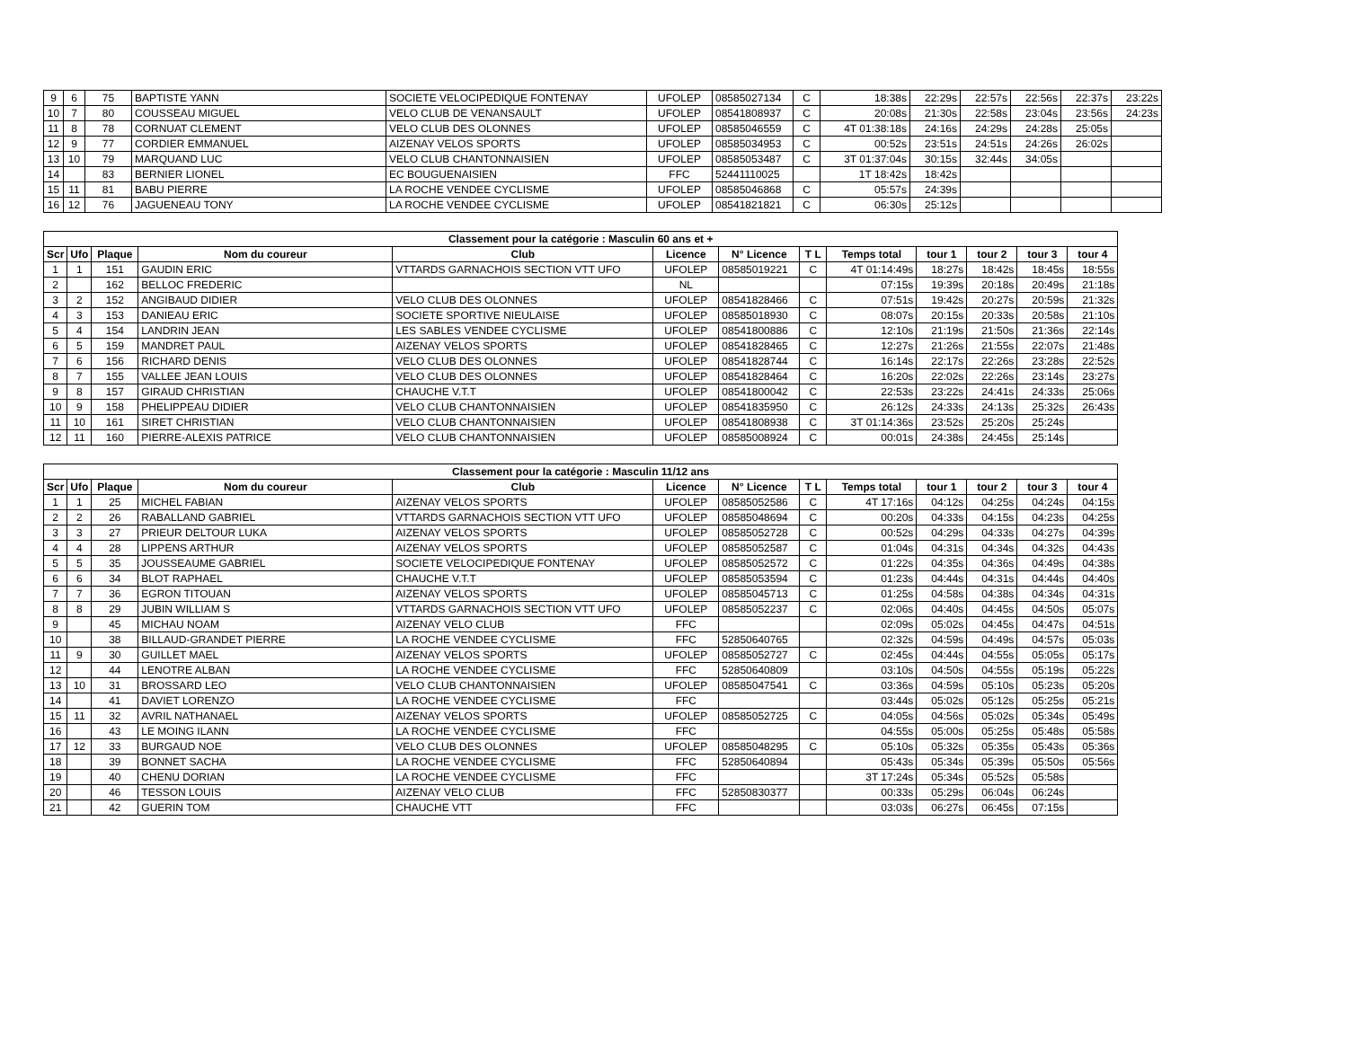| 9 | 6 | 75 | BAPTISTE YANN | SOCIETE VELOCIPEDIQUE FONTENAY | UFOLEP | 08585027134 | C | 18:38s | 22:29s | 22:57s | 22:56s | 22:37s | 23:22s |
| 10 | 7 | 80 | COUSSEAU MIGUEL | VELO CLUB DE VENANSAULT | UFOLEP | 08541808937 | C | 20:08s | 21:30s | 22:58s | 23:04s | 23:56s | 24:23s |
| 11 | 8 | 78 | CORNUAT CLEMENT | VELO CLUB DES OLONNES | UFOLEP | 08585046559 | C | 4T 01:38:18s | 24:16s | 24:29s | 24:28s | 25:05s | |
| 12 | 9 | 77 | CORDIER EMMANUEL | AIZENAY VELOS SPORTS | UFOLEP | 08585034953 | C | 00:52s | 23:51s | 24:51s | 24:26s | 26:02s | |
| 13 | 10 | 79 | MARQUAND LUC | VELO CLUB CHANTONNAISIEN | UFOLEP | 08585053487 | C | 3T 01:37:04s | 30:15s | 32:44s | 34:05s | | |
| 14 | | 83 | BERNIER LIONEL | EC BOUGUENAISIEN | FFC | 52441110025 | | 1T 18:42s | 18:42s | | | | |
| 15 | 11 | 81 | BABU PIERRE | LA ROCHE VENDEE CYCLISME | UFOLEP | 08585046868 | C | 05:57s | 24:39s | | | | |
| 16 | 12 | 76 | JAGUENEAU TONY | LA ROCHE VENDEE CYCLISME | UFOLEP | 08541821821 | C | 06:30s | 25:12s | | | | |
| Classement pour la catégorie : Masculin 60 ans et + | | | | | | | | | | | | |
| --- | --- | --- | --- | --- | --- | --- | --- | --- | --- | --- | --- | --- |
| Scr | Ufo | Plaque | Nom du coureur | Club | Licence | N° Licence | T L | Temps total | tour 1 | tour 2 | tour 3 | tour 4 |
| 1 | 1 | 151 | GAUDIN ERIC | VTTARDS GARNACHOIS SECTION VTT UFO | UFOLEP | 08585019221 | C | 4T 01:14:49s | 18:27s | 18:42s | 18:45s | 18:55s |
| 2 | | 162 | BELLOC FREDERIC | | NL | | | 07:15s | 19:39s | 20:18s | 20:49s | 21:18s |
| 3 | 2 | 152 | ANGIBAUD DIDIER | VELO CLUB DES OLONNES | UFOLEP | 08541828466 | C | 07:51s | 19:42s | 20:27s | 20:59s | 21:32s |
| 4 | 3 | 153 | DANIEAU ERIC | SOCIETE SPORTIVE NIEULAISE | UFOLEP | 08585018930 | C | 08:07s | 20:15s | 20:33s | 20:58s | 21:10s |
| 5 | 4 | 154 | LANDRIN JEAN | LES SABLES VENDEE CYCLISME | UFOLEP | 08541800886 | C | 12:10s | 21:19s | 21:50s | 21:36s | 22:14s |
| 6 | 5 | 159 | MANDRET PAUL | AIZENAY VELOS SPORTS | UFOLEP | 08541828465 | C | 12:27s | 21:26s | 21:55s | 22:07s | 21:48s |
| 7 | 6 | 156 | RICHARD DENIS | VELO CLUB DES OLONNES | UFOLEP | 08541828744 | C | 16:14s | 22:17s | 22:26s | 23:28s | 22:52s |
| 8 | 7 | 155 | VALLEE JEAN LOUIS | VELO CLUB DES OLONNES | UFOLEP | 08541828464 | C | 16:20s | 22:02s | 22:26s | 23:14s | 23:27s |
| 9 | 8 | 157 | GIRAUD CHRISTIAN | CHAUCHE V.T.T | UFOLEP | 08541800042 | C | 22:53s | 23:22s | 24:41s | 24:33s | 25:06s |
| 10 | 9 | 158 | PHELIPPEAU DIDIER | VELO CLUB CHANTONNAISIEN | UFOLEP | 08541835950 | C | 26:12s | 24:33s | 24:13s | 25:32s | 26:43s |
| 11 | 10 | 161 | SIRET CHRISTIAN | VELO CLUB CHANTONNAISIEN | UFOLEP | 08541808938 | C | 3T 01:14:36s | 23:52s | 25:20s | 25:24s | |
| 12 | 11 | 160 | PIERRE-ALEXIS PATRICE | VELO CLUB CHANTONNAISIEN | UFOLEP | 08585008924 | C | 00:01s | 24:38s | 24:45s | 25:14s | |
| Classement pour la catégorie : Masculin 11/12 ans | | | | | | | | | | | | |
| --- | --- | --- | --- | --- | --- | --- | --- | --- | --- | --- | --- | --- |
| Scr | Ufo | Plaque | Nom du coureur | Club | Licence | N° Licence | T L | Temps total | tour 1 | tour 2 | tour 3 | tour 4 |
| 1 | 1 | 25 | MICHEL FABIAN | AIZENAY VELOS SPORTS | UFOLEP | 08585052586 | C | 4T 17:16s | 04:12s | 04:25s | 04:24s | 04:15s |
| 2 | 2 | 26 | RABALLAND GABRIEL | VTTARDS GARNACHOIS SECTION VTT UFO | UFOLEP | 08585048694 | C | 00:20s | 04:33s | 04:15s | 04:23s | 04:25s |
| 3 | 3 | 27 | PRIEUR DELTOUR LUKA | AIZENAY VELOS SPORTS | UFOLEP | 08585052728 | C | 00:52s | 04:29s | 04:33s | 04:27s | 04:39s |
| 4 | 4 | 28 | LIPPENS ARTHUR | AIZENAY VELOS SPORTS | UFOLEP | 08585052587 | C | 01:04s | 04:31s | 04:34s | 04:32s | 04:43s |
| 5 | 5 | 35 | JOUSSEAUME GABRIEL | SOCIETE VELOCIPEDIQUE FONTENAY | UFOLEP | 08585052572 | C | 01:22s | 04:35s | 04:36s | 04:49s | 04:38s |
| 6 | 6 | 34 | BLOT RAPHAEL | CHAUCHE V.T.T | UFOLEP | 08585053594 | C | 01:23s | 04:44s | 04:31s | 04:44s | 04:40s |
| 7 | 7 | 36 | EGRON TITOUAN | AIZENAY VELOS SPORTS | UFOLEP | 08585045713 | C | 01:25s | 04:58s | 04:38s | 04:34s | 04:31s |
| 8 | 8 | 29 | JUBIN WILLIAM S | VTTARDS GARNACHOIS SECTION VTT UFO | UFOLEP | 08585052237 | C | 02:06s | 04:40s | 04:45s | 04:50s | 05:07s |
| 9 | | 45 | MICHAU NOAM | AIZENAY VELO CLUB | FFC | | | 02:09s | 05:02s | 04:45s | 04:47s | 04:51s |
| 10 | | 38 | BILLAUD-GRANDET PIERRE | LA ROCHE VENDEE CYCLISME | FFC | 52850640765 | | 02:32s | 04:59s | 04:49s | 04:57s | 05:03s |
| 11 | 9 | 30 | GUILLET MAEL | AIZENAY VELOS SPORTS | UFOLEP | 08585052727 | C | 02:45s | 04:44s | 04:55s | 05:05s | 05:17s |
| 12 | | 44 | LENOTRE ALBAN | LA ROCHE VENDEE CYCLISME | FFC | 52850640809 | | 03:10s | 04:50s | 04:55s | 05:19s | 05:22s |
| 13 | 10 | 31 | BROSSARD LEO | VELO CLUB CHANTONNAISIEN | UFOLEP | 08585047541 | C | 03:36s | 04:59s | 05:10s | 05:23s | 05:20s |
| 14 | | 41 | DAVIET LORENZO | LA ROCHE VENDEE CYCLISME | FFC | | | 03:44s | 05:02s | 05:12s | 05:25s | 05:21s |
| 15 | 11 | 32 | AVRIL NATHANAEL | AIZENAY VELOS SPORTS | UFOLEP | 08585052725 | C | 04:05s | 04:56s | 05:02s | 05:34s | 05:49s |
| 16 | | 43 | LE MOING ILANN | LA ROCHE VENDEE CYCLISME | FFC | | | 04:55s | 05:00s | 05:25s | 05:48s | 05:58s |
| 17 | 12 | 33 | BURGAUD NOE | VELO CLUB DES OLONNES | UFOLEP | 08585048295 | C | 05:10s | 05:32s | 05:35s | 05:43s | 05:36s |
| 18 | | 39 | BONNET SACHA | LA ROCHE VENDEE CYCLISME | FFC | 52850640894 | | 05:43s | 05:34s | 05:39s | 05:50s | 05:56s |
| 19 | | 40 | CHENU DORIAN | LA ROCHE VENDEE CYCLISME | FFC | | | 3T 17:24s | 05:34s | 05:52s | 05:58s | |
| 20 | | 46 | TESSON LOUIS | AIZENAY VELO CLUB | FFC | 52850830377 | | 00:33s | 05:29s | 06:04s | 06:24s | |
| 21 | | 42 | GUERIN TOM | CHAUCHE VTT | FFC | | | 03:03s | 06:27s | 06:45s | 07:15s | |